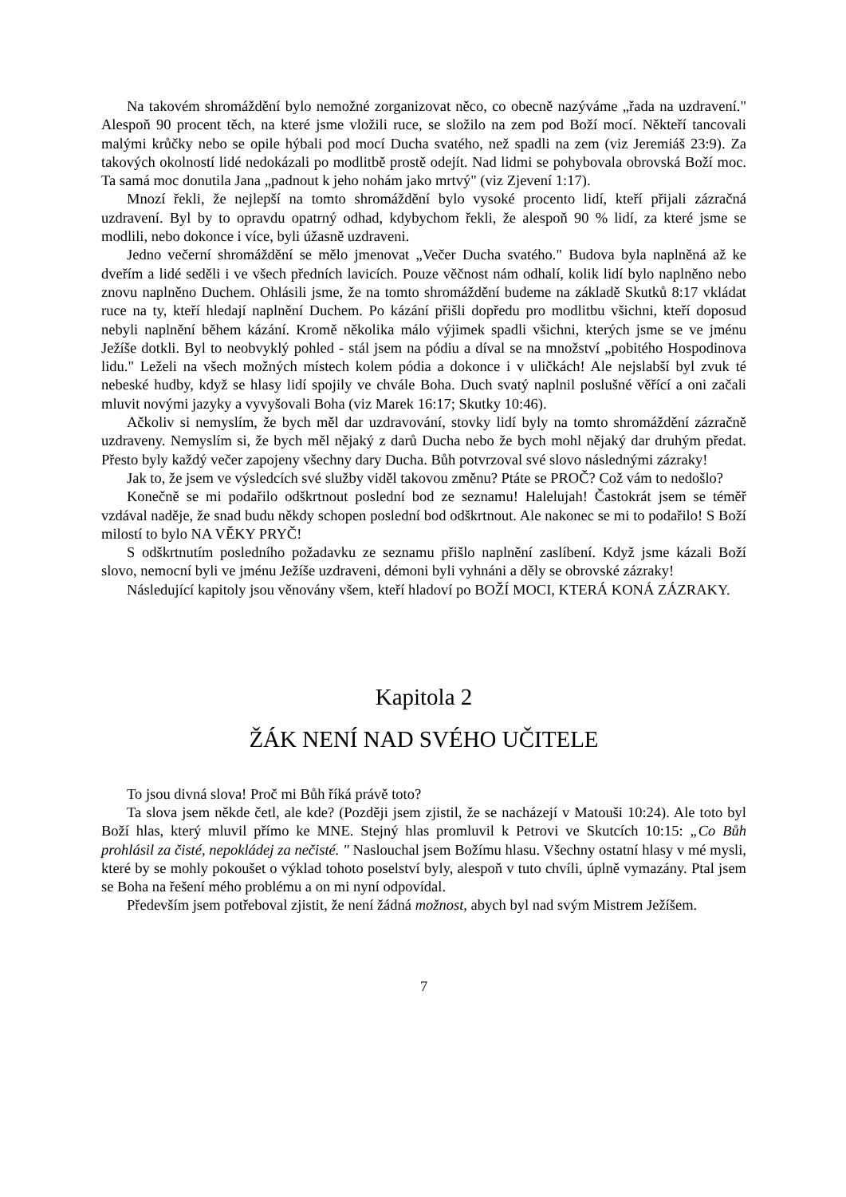Na takovém shromáždění bylo nemožné zorganizovat něco, co obecně nazýváme „řada na uzdravení." Alespoň 90 procent těch, na které jsme vložili ruce, se složilo na zem pod Boží mocí. Někteří tancovali malými krůčky nebo se opile hýbali pod mocí Ducha svatého, než spadli na zem (viz Jeremiáš 23:9). Za takových okolností lidé nedokázali po modlitbě prostě odejít. Nad lidmi se pohybovala obrovská Boží moc. Ta samá moc donutila Jana „padnout k jeho nohám jako mrtvý" (viz Zjevení 1:17).
Mnozí řekli, že nejlepší na tomto shromáždění bylo vysoké procento lidí, kteří přijali zázračná uzdravení. Byl by to opravdu opatrný odhad, kdybychom řekli, že alespoň 90 % lidí, za které jsme se modlili, nebo dokonce i více, byli úžasně uzdraveni.
Jedno večerní shromáždění se mělo jmenovat „Večer Ducha svatého." Budova byla naplněná až ke dveřím a lidé seděli i ve všech předních lavicích. Pouze věčnost nám odhalí, kolik lidí bylo naplněno nebo znovu naplněno Duchem. Ohlásili jsme, že na tomto shromáždění budeme na základě Skutků 8:17 vkládat ruce na ty, kteří hledají naplnění Duchem. Po kázání přišli dopředu pro modlitbu všichni, kteří doposud nebyli naplnění během kázání. Kromě několika málo výjimek spadli všichni, kterých jsme se ve jménu Ježíše dotkli. Byl to neobvyklý pohled - stál jsem na pódiu a díval se na množství „pobitého Hospodinova lidu." Leželi na všech možných místech kolem pódia a dokonce i v uličkách! Ale nejslabší byl zvuk té nebeské hudby, když se hlasy lidí spojily ve chvále Boha. Duch svatý naplnil poslušné věřící a oni začali mluvit novými jazyky a vyvyšovali Boha (viz Marek 16:17; Skutky 10:46).
Ačkoliv si nemyslím, že bych měl dar uzdravování, stovky lidí byly na tomto shromáždění zázračně uzdraveny. Nemyslím si, že bych měl nějaký z darů Ducha nebo že bych mohl nějaký dar druhým předat. Přesto byly každý večer zapojeny všechny dary Ducha. Bůh potvrzoval své slovo následnými zázraky!
Jak to, že jsem ve výsledcích své služby viděl takovou změnu? Ptáte se PROČ? Což vám to nedošlo?
Konečně se mi podařilo odškrtnout poslední bod ze seznamu! Halelujah! Častokrát jsem se téměř vzdával naděje, že snad budu někdy schopen poslední bod odškrtnout. Ale nakonec se mi to podařilo! S Boží milostí to bylo NA VĚKY PRYČ!
S odškrtnutím posledního požadavku ze seznamu přišlo naplnění zaslíbení. Když jsme kázali Boží slovo, nemocní byli ve jménu Ježíše uzdraveni, démoni byli vyhnáni a děly se obrovské zázraky!
Následující kapitoly jsou věnovány všem, kteří hladoví po BOŽÍ MOCI, KTERÁ KONÁ ZÁZRAKY.
Kapitola 2
ŽÁK NENÍ NAD SVÉHO UČITELE
To jsou divná slova! Proč mi Bůh říká právě toto?
Ta slova jsem někde četl, ale kde? (Později jsem zjistil, že se nacházejí v Matouši 10:24). Ale toto byl Boží hlas, který mluvil přímo ke MNE. Stejný hlas promluvil k Petrovi ve Skutcích 10:15: „Co Bůh prohlásil za čisté, nepokládej za nečisté. " Naslouchal jsem Božímu hlasu. Všechny ostatní hlasy v mé mysli, které by se mohly pokoušet o výklad tohoto poselství byly, alespoň v tuto chvíli, úplně vymazány. Ptal jsem se Boha na řešení mého problému a on mi nyní odpovídal.
Především jsem potřeboval zjistit, že není žádná možnost, abych byl nad svým Mistrem Ježíšem.
7